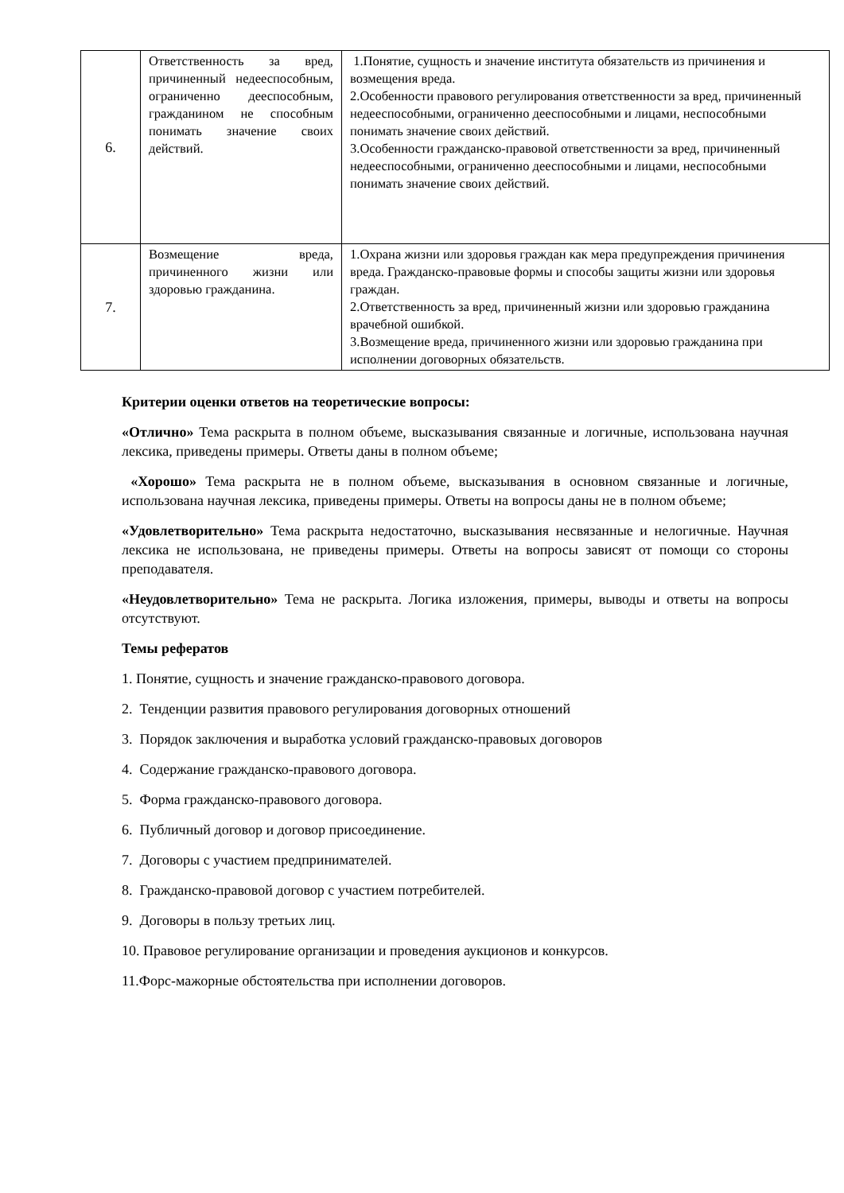| 6. | Ответственность за вред, причиненный недееспособным, ограниченно дееспособным, гражданином не способным понимать значение своих действий. | 1.Понятие, сущность и значение института обязательств из причинения и возмещения вреда. 2.Особенности правового регулирования ответственности за вред, причиненный недееспособными, ограниченно дееспособными и лицами, неспособными понимать значение своих действий. 3.Особенности гражданско-правовой ответственности за вред, причиненный недееспособными, ограниченно дееспособными и лицами, неспособными понимать значение своих действий. |
| 7. | Возмещение вреда, причиненного жизни или здоровью гражданина. | 1.Охрана жизни или здоровья граждан как мера предупреждения причинения вреда. Гражданско-правовые формы и способы защиты жизни или здоровья граждан. 2.Ответственность за вред, причиненный жизни или здоровью гражданина врачебной ошибкой. 3.Возмещение вреда, причиненного жизни или здоровью гражданина при исполнении договорных обязательств. |
Критерии оценки ответов на теоретические вопросы:
«Отлично» Тема раскрыта в полном объеме, высказывания связанные и логичные, использована научная лексика, приведены примеры. Ответы даны в полном объеме;
«Хорошо» Тема раскрыта не в полном объеме, высказывания в основном связанные и логичные, использована научная лексика, приведены примеры. Ответы на вопросы даны не в полном объеме;
«Удовлетворительно» Тема раскрыта недостаточно, высказывания несвязанные и нелогичные. Научная лексика не использована, не приведены примеры. Ответы на вопросы зависят от помощи со стороны преподавателя.
«Неудовлетворительно» Тема не раскрыта. Логика изложения, примеры, выводы и ответы на вопросы отсутствуют.
Темы рефератов
1. Понятие, сущность и значение гражданско-правового договора.
2. Тенденции развития правового регулирования договорных отношений
3. Порядок заключения и выработка условий гражданско-правовых договоров
4. Содержание гражданско-правового договора.
5. Форма гражданско-правового договора.
6. Публичный договор и договор присоединение.
7. Договоры с участием предпринимателей.
8. Гражданско-правовой договор с участием потребителей.
9. Договоры в пользу третьих лиц.
10. Правовое регулирование организации и проведения аукционов и конкурсов.
11.Форс-мажорные обстоятельства при исполнении договоров.